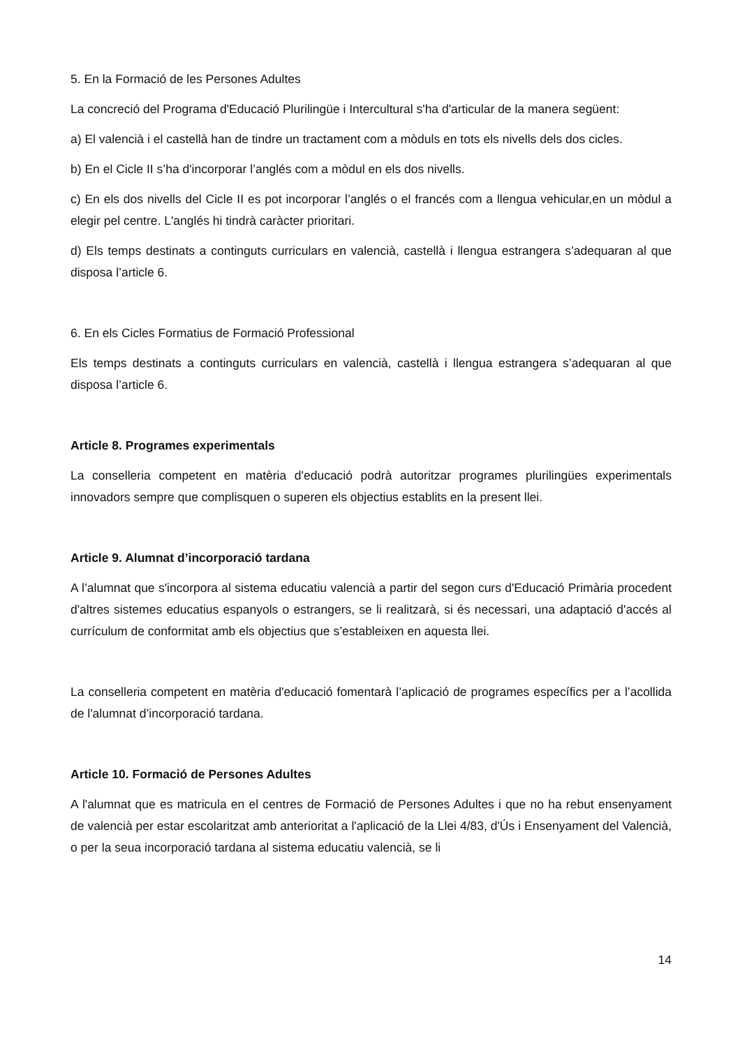5. En la Formació de les Persones Adultes
La concreció del Programa d'Educació Plurilingüe i Intercultural s'ha d'articular de la manera següent:
a) El valencià i el castellà han de tindre un tractament com a mòduls en tots els nivells dels dos cicles.
b) En el Cicle II s’ha d'incorporar l’anglés com a mòdul en els dos nivells.
c) En els dos nivells del Cicle II es pot incorporar l’anglés o el francés com a llengua vehicular,en un mòdul a elegir pel centre. L'anglés hi tindrà caràcter prioritari.
d) Els temps destinats a continguts curriculars en valencià, castellà i llengua estrangera s’adequaran al que disposa l’article 6.
6. En els Cicles Formatius de Formació Professional
Els temps destinats a continguts curriculars en valencià, castellà i llengua estrangera s’adequaran al que disposa l’article 6.
Article 8. Programes experimentals
La conselleria competent en matèria d'educació podrà autoritzar programes plurilingües experimentals innovadors sempre que complisquen o superen els objectius establits en la present llei.
Article 9. Alumnat d’incorporació tardana
A l’alumnat que s'incorpora al sistema educatiu valencià a partir del segon curs d'Educació Primària procedent d'altres sistemes educatius espanyols o estrangers, se li realitzarà, si és necessari, una adaptació d'accés al currículum de conformitat amb els objectius que s’estableixen en aquesta llei.
La conselleria competent en matèria d'educació fomentarà l’aplicació de programes específics per a l’acollida de l'alumnat d’incorporació tardana.
Article 10. Formació de Persones Adultes
A l'alumnat que es matricula en el centres de Formació de Persones Adultes i que no ha rebut ensenyament de valencià per estar escolaritzat amb anterioritat a l'aplicació de la Llei 4/83, d'Ús i Ensenyament del Valencià, o per la seua incorporació tardana al sistema educatiu valencià, se li
14